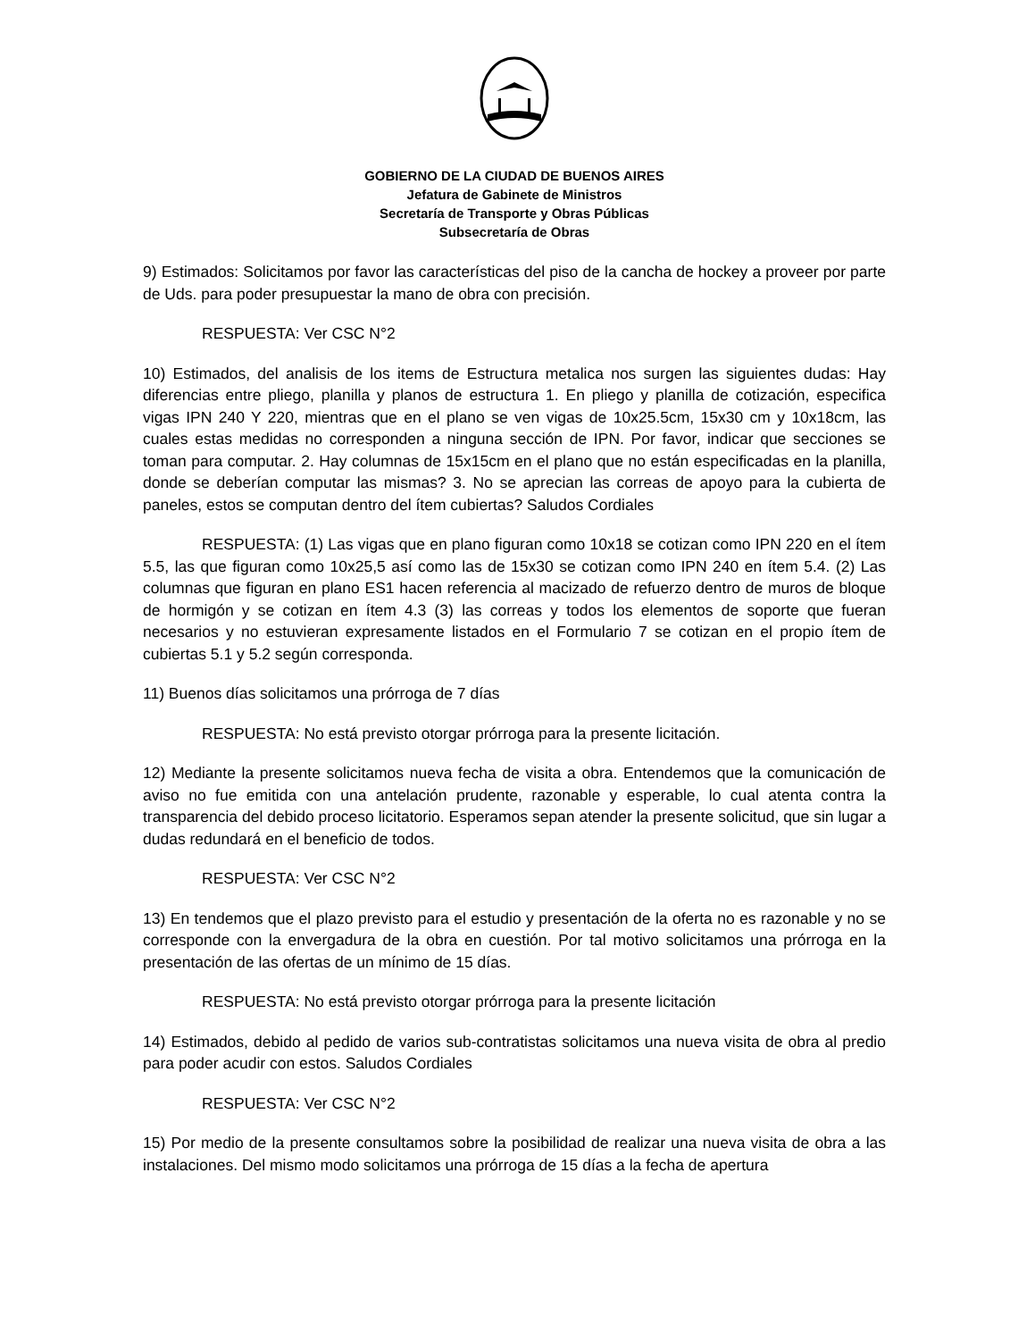GOBIERNO DE LA CIUDAD DE BUENOS AIRES
Jefatura de Gabinete de Ministros
Secretaría de Transporte y Obras Públicas
Subsecretaría de Obras
9) Estimados: Solicitamos por favor las características del piso de la cancha de hockey a proveer por parte de Uds. para poder presupuestar la mano de obra con precisión.
RESPUESTA: Ver CSC N°2
10) Estimados, del analisis de los items de Estructura metalica nos surgen las siguientes dudas: Hay diferencias entre pliego, planilla y planos de estructura 1. En pliego y planilla de cotización, especifica vigas IPN 240 Y 220, mientras que en el plano se ven vigas de 10x25.5cm, 15x30 cm y 10x18cm, las cuales estas medidas no corresponden a ninguna sección de IPN. Por favor, indicar que secciones se toman para computar. 2. Hay columnas de 15x15cm en el plano que no están especificadas en la planilla, donde se deberían computar las mismas? 3. No se aprecian las correas de apoyo para la cubierta de paneles, estos se computan dentro del ítem cubiertas? Saludos Cordiales
RESPUESTA: (1) Las vigas que en plano figuran como 10x18 se cotizan como IPN 220 en el ítem 5.5, las que figuran como 10x25,5 así como las de 15x30 se cotizan como IPN 240 en ítem 5.4. (2) Las columnas que figuran en plano ES1 hacen referencia al macizado de refuerzo dentro de muros de bloque de hormigón y se cotizan en ítem 4.3 (3) las correas y todos los elementos de soporte que fueran necesarios y no estuvieran expresamente listados en el Formulario 7 se cotizan en el propio ítem de cubiertas 5.1 y 5.2 según corresponda.
11) Buenos días solicitamos una prórroga de 7 días
RESPUESTA: No está previsto otorgar prórroga para la presente licitación.
12) Mediante la presente solicitamos nueva fecha de visita a obra. Entendemos que la comunicación de aviso no fue emitida con una antelación prudente, razonable y esperable, lo cual atenta contra la transparencia del debido proceso licitatorio. Esperamos sepan atender la presente solicitud, que sin lugar a dudas redundará en el beneficio de todos.
RESPUESTA: Ver CSC N°2
13) En tendemos que el plazo previsto para el estudio y presentación de la oferta no es razonable y no se corresponde con la envergadura de la obra en cuestión. Por tal motivo solicitamos una prórroga en la presentación de las ofertas de un mínimo de 15 días.
RESPUESTA: No está previsto otorgar prórroga para la presente licitación
14) Estimados, debido al pedido de varios sub-contratistas solicitamos una nueva visita de obra al predio para poder acudir con estos. Saludos Cordiales
RESPUESTA: Ver CSC N°2
15) Por medio de la presente consultamos sobre la posibilidad de realizar una nueva visita de obra a las instalaciones. Del mismo modo solicitamos una prórroga de 15 días a la fecha de apertura